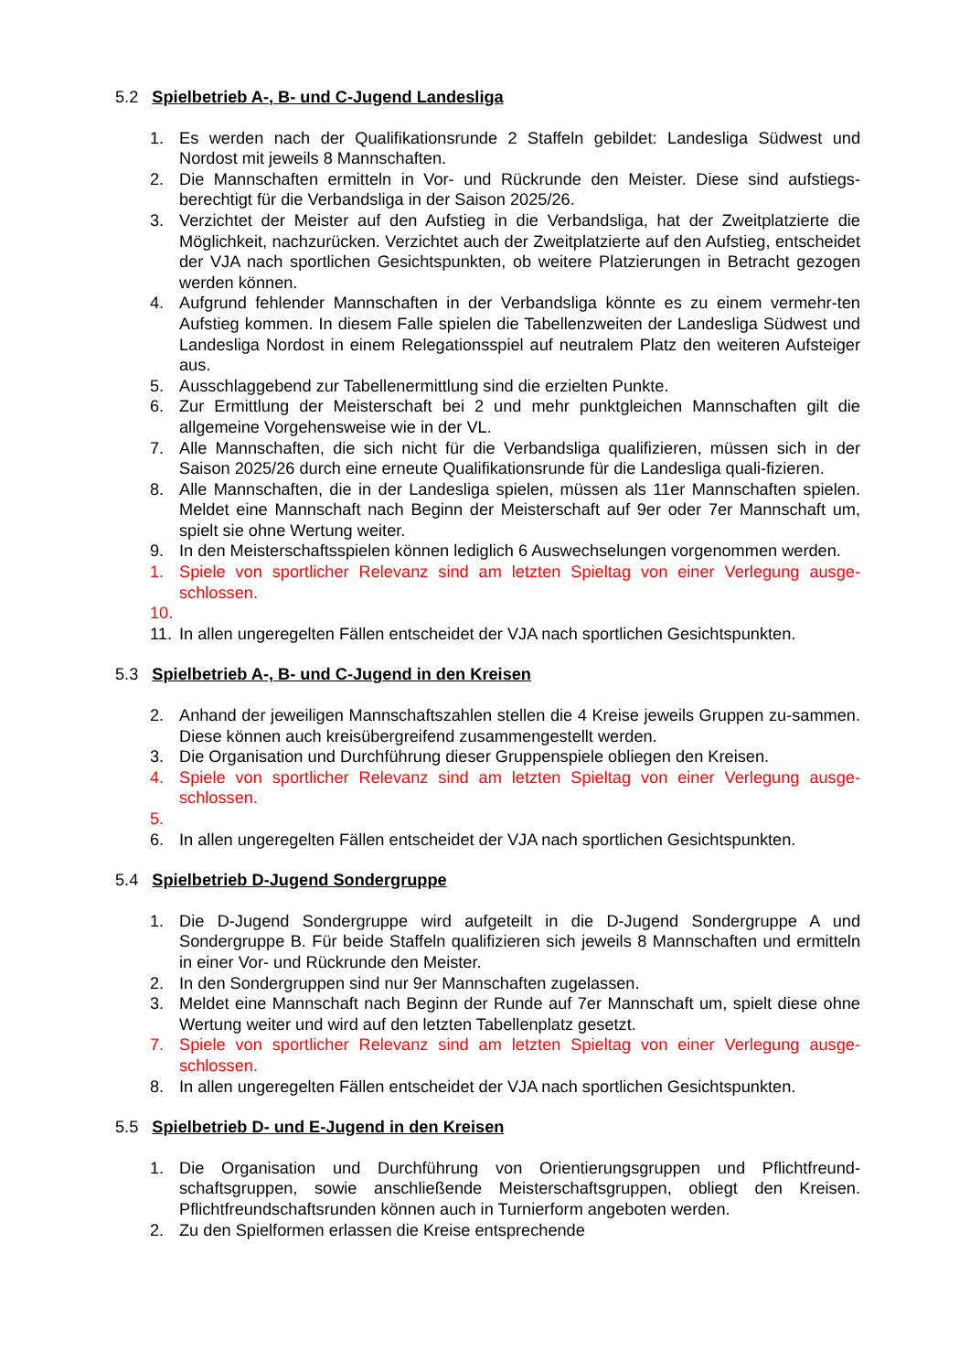5.2 Spielbetrieb A-, B- und C-Jugend Landesliga
1. Es werden nach der Qualifikationsrunde 2 Staffeln gebildet: Landesliga Südwest und Nordost mit jeweils 8 Mannschaften.
2. Die Mannschaften ermitteln in Vor- und Rückrunde den Meister. Diese sind aufstiegs-berechtigt für die Verbandsliga in der Saison 2025/26.
3. Verzichtet der Meister auf den Aufstieg in die Verbandsliga, hat der Zweitplatzierte die Möglichkeit, nachzurücken. Verzichtet auch der Zweitplatzierte auf den Aufstieg, entscheidet der VJA nach sportlichen Gesichtspunkten, ob weitere Platzierungen in Betracht gezogen werden können.
4. Aufgrund fehlender Mannschaften in der Verbandsliga könnte es zu einem vermehr-ten Aufstieg kommen. In diesem Falle spielen die Tabellenzweiten der Landesliga Südwest und Landesliga Nordost in einem Relegationsspiel auf neutralem Platz den weiteren Aufsteiger aus.
5. Ausschlaggebend zur Tabellenermittlung sind die erzielten Punkte.
6. Zur Ermittlung der Meisterschaft bei 2 und mehr punktgleichen Mannschaften gilt die allgemeine Vorgehensweise wie in der VL.
7. Alle Mannschaften, die sich nicht für die Verbandsliga qualifizieren, müssen sich in der Saison 2025/26 durch eine erneute Qualifikationsrunde für die Landesliga quali-fizieren.
8. Alle Mannschaften, die in der Landesliga spielen, müssen als 11er Mannschaften spielen. Meldet eine Mannschaft nach Beginn der Meisterschaft auf 9er oder 7er Mannschaft um, spielt sie ohne Wertung weiter.
9. In den Meisterschaftsspielen können lediglich 6 Auswechselungen vorgenommen werden.
1. Spiele von sportlicher Relevanz sind am letzten Spieltag von einer Verlegung ausge-schlossen.
10.
11.
In allen ungeregelten Fällen entscheidet der VJA nach sportlichen Gesichtspunkten.
5.3 Spielbetrieb A-, B- und C-Jugend in den Kreisen
2. Anhand der jeweiligen Mannschaftszahlen stellen die 4 Kreise jeweils Gruppen zu-sammen. Diese können auch kreisübergreifend zusammengestellt werden.
3. Die Organisation und Durchführung dieser Gruppenspiele obliegen den Kreisen.
4. Spiele von sportlicher Relevanz sind am letzten Spieltag von einer Verlegung ausge-schlossen.
5.
6. In allen ungeregelten Fällen entscheidet der VJA nach sportlichen Gesichtspunkten.
5.4 Spielbetrieb D-Jugend Sondergruppe
1. Die D-Jugend Sondergruppe wird aufgeteilt in die D-Jugend Sondergruppe A und Sondergruppe B. Für beide Staffeln qualifizieren sich jeweils 8 Mannschaften und ermitteln in einer Vor- und Rückrunde den Meister.
2. In den Sondergruppen sind nur 9er Mannschaften zugelassen.
3. Meldet eine Mannschaft nach Beginn der Runde auf 7er Mannschaft um, spielt diese ohne Wertung weiter und wird auf den letzten Tabellenplatz gesetzt.
7. Spiele von sportlicher Relevanz sind am letzten Spieltag von einer Verlegung ausge-schlossen.
8. In allen ungeregelten Fällen entscheidet der VJA nach sportlichen Gesichtspunkten.
5.5 Spielbetrieb D- und E-Jugend in den Kreisen
1. Die Organisation und Durchführung von Orientierungsgruppen und Pflichtfreund-schaftsgruppen, sowie anschließende Meisterschaftsgruppen, obliegt den Kreisen. Pflichtfreundschaftsrunden können auch in Turnierform angeboten werden.
2. Zu den Spielformen erlassen die Kreise entsprechende